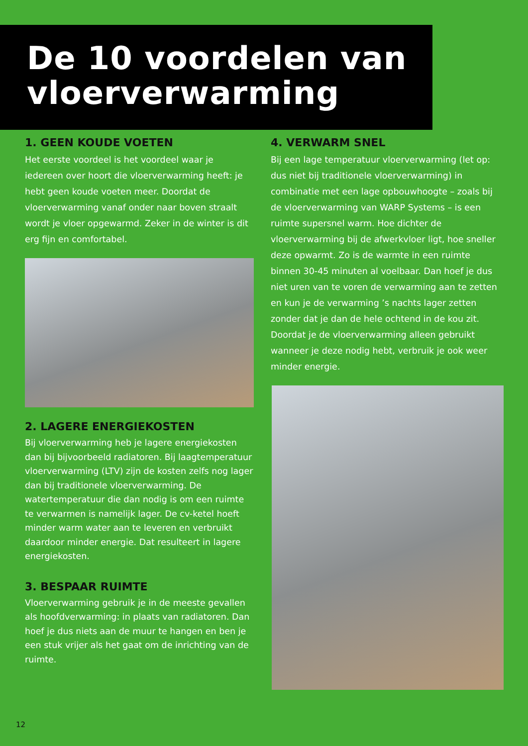De 10 voordelen van vloerverwarming
1. GEEN KOUDE VOETEN
Het eerste voordeel is het voordeel waar je iedereen over hoort die vloerverwarming heeft: je hebt geen koude voeten meer. Doordat de vloerverwarming vanaf onder naar boven straalt wordt je vloer opgewarmd. Zeker in de winter is dit erg fijn en comfortabel.
2. LAGERE ENERGIEKOSTEN
Bij vloerverwarming heb je lagere energiekosten dan bij bijvoorbeeld radiatoren. Bij laagtemperatuur vloerverwarming (LTV) zijn de kosten zelfs nog lager dan bij traditionele vloerverwarming. De watertemperatuur die dan nodig is om een ruimte te verwarmen is namelijk lager. De cv-ketel hoeft minder warm water aan te leveren en verbruikt daardoor minder energie. Dat resulteert in lagere energiekosten.
3. BESPAAR RUIMTE
Vloerverwarming gebruik je in de meeste gevallen als hoofdverwarming: in plaats van radiatoren. Dan hoef je dus niets aan de muur te hangen en ben je een stuk vrijer als het gaat om de inrichting van de ruimte.
4. VERWARM SNEL
Bij een lage temperatuur vloerverwarming (let op: dus niet bij traditionele vloerverwarming) in combinatie met een lage opbouwhoogte – zoals bij de vloerverwarming van WARP Systems – is een ruimte supersnel warm. Hoe dichter de vloerverwarming bij de afwerkvloer ligt, hoe sneller deze opwarmt. Zo is de warmte in een ruimte binnen 30-45 minuten al voelbaar. Dan hoef je dus niet uren van te voren de verwarming aan te zetten en kun je de verwarming ’s nachts lager zetten zonder dat je dan de hele ochtend in de kou zit. Doordat je de vloerverwarming alleen gebruikt wanneer je deze nodig hebt, verbruik je ook weer minder energie.
12